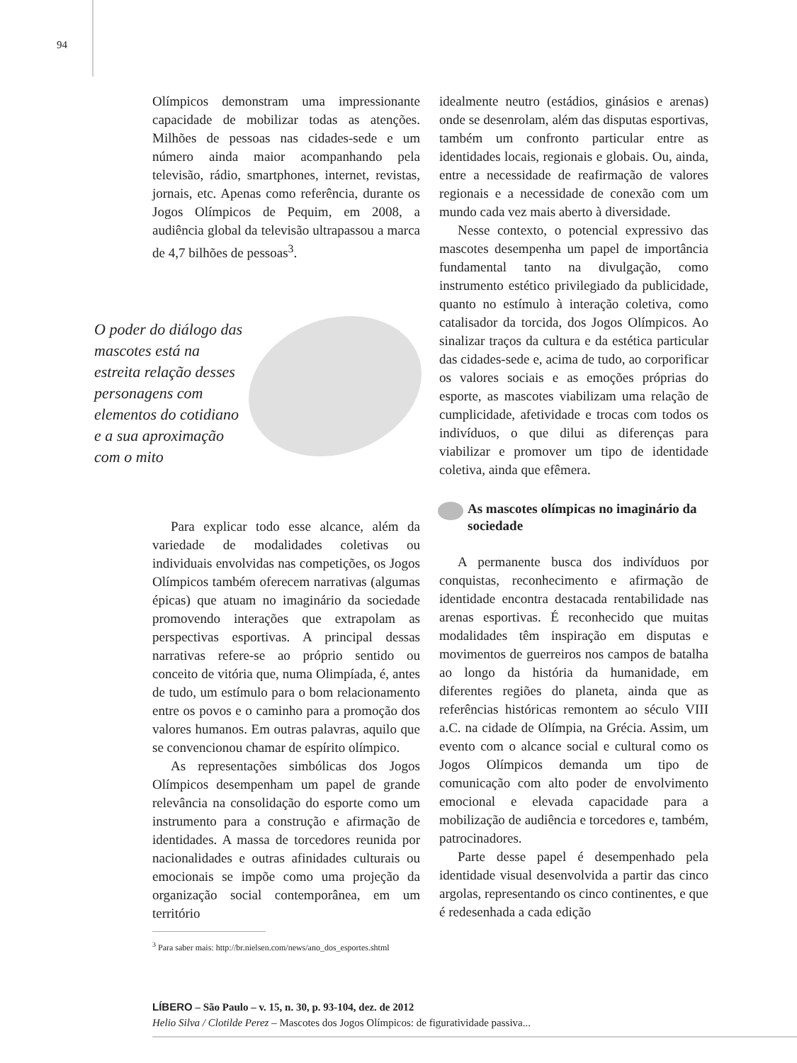94
Olímpicos demonstram uma impressionante capacidade de mobilizar todas as atenções. Milhões de pessoas nas cidades-sede e um número ainda maior acompanhando pela televisão, rádio, smartphones, internet, revistas, jornais, etc. Apenas como referência, durante os Jogos Olímpicos de Pequim, em 2008, a audiência global da televisão ultrapassou a marca de 4,7 bilhões de pessoas<sup>3</sup>.
O poder do diálogo das mascotes está na estreita relação desses personagens com elementos do cotidiano e a sua aproximação com o mito
Para explicar todo esse alcance, além da variedade de modalidades coletivas ou individuais envolvidas nas competições, os Jogos Olímpicos também oferecem narrativas (algumas épicas) que atuam no imaginário da sociedade promovendo interações que extrapolam as perspectivas esportivas. A principal dessas narrativas refere-se ao próprio sentido ou conceito de vitória que, numa Olimpíada, é, antes de tudo, um estímulo para o bom relacionamento entre os povos e o caminho para a promoção dos valores humanos. Em outras palavras, aquilo que se convencionou chamar de espírito olímpico.
As representações simbólicas dos Jogos Olímpicos desempenham um papel de grande relevância na consolidação do esporte como um instrumento para a construção e afirmação de identidades. A massa de torcedores reunida por nacionalidades e outras afinidades culturais ou emocionais se impõe como uma projeção da organização social contemporânea, em um território
<sup>3</sup> Para saber mais: http://br.nielsen.com/news/ano_dos_esportes.shtml
idealmente neutro (estádios, ginásios e arenas) onde se desenrolam, além das disputas esportivas, também um confronto particular entre as identidades locais, regionais e globais. Ou, ainda, entre a necessidade de reafirmação de valores regionais e a necessidade de conexão com um mundo cada vez mais aberto à diversidade.
Nesse contexto, o potencial expressivo das mascotes desempenha um papel de importância fundamental tanto na divulgação, como instrumento estético privilegiado da publicidade, quanto no estímulo à interação coletiva, como catalisador da torcida, dos Jogos Olímpicos. Ao sinalizar traços da cultura e da estética particular das cidades-sede e, acima de tudo, ao corporificar os valores sociais e as emoções próprias do esporte, as mascotes viabilizam uma relação de cumplicidade, afetividade e trocas com todos os indivíduos, o que dilui as diferenças para viabilizar e promover um tipo de identidade coletiva, ainda que efêmera.
As mascotes olímpicas no imaginário da sociedade
A permanente busca dos indivíduos por conquistas, reconhecimento e afirmação de identidade encontra destacada rentabilidade nas arenas esportivas. É reconhecido que muitas modalidades têm inspiração em disputas e movimentos de guerreiros nos campos de batalha ao longo da história da humanidade, em diferentes regiões do planeta, ainda que as referências históricas remontem ao século VIII a.C. na cidade de Olímpia, na Grécia. Assim, um evento com o alcance social e cultural como os Jogos Olímpicos demanda um tipo de comunicação com alto poder de envolvimento emocional e elevada capacidade para a mobilização de audiência e torcedores e, também, patrocinadores.
Parte desse papel é desempenhado pela identidade visual desenvolvida a partir das cinco argolas, representando os cinco continentes, e que é redesenhada a cada edição
LÍBERO – São Paulo – v. 15, n. 30, p. 93-104, dez. de 2012
Helio Silva / Clotilde Perez – Mascotes dos Jogos Olímpicos: de figuratividade passiva...